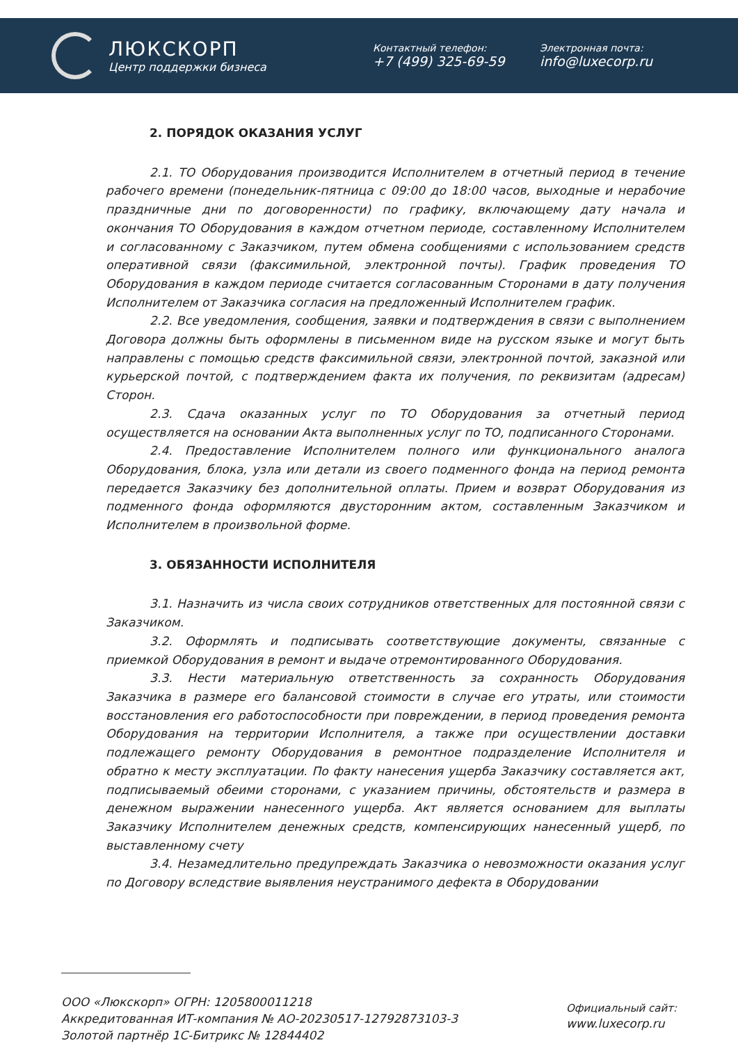ЛЮКСКОРП
Центр поддержки бизнеса
Контактный телефон:
+7 (499) 325-69-59
Электронная почта:
info@luxecorp.ru
2. ПОРЯДОК ОКАЗАНИЯ УСЛУГ
2.1. ТО Оборудования производится Исполнителем в отчетный период в течение рабочего времени (понедельник-пятница с 09:00 до 18:00 часов, выходные и нерабочие праздничные дни по договоренности) по графику, включающему дату начала и окончания ТО Оборудования в каждом отчетном периоде, составленному Исполнителем и согласованному с Заказчиком, путем обмена сообщениями с использованием средств оперативной связи (факсимильной, электронной почты). График проведения ТО Оборудования в каждом периоде считается согласованным Сторонами в дату получения Исполнителем от Заказчика согласия на предложенный Исполнителем график.
2.2. Все уведомления, сообщения, заявки и подтверждения в связи с выполнением Договора должны быть оформлены в письменном виде на русском языке и могут быть направлены с помощью средств факсимильной связи, электронной почтой, заказной или курьерской почтой, с подтверждением факта их получения, по реквизитам (адресам) Сторон.
2.3. Сдача оказанных услуг по ТО Оборудования за отчетный период осуществляется на основании Акта выполненных услуг по ТО, подписанного Сторонами.
2.4. Предоставление Исполнителем полного или функционального аналога Оборудования, блока, узла или детали из своего подменного фонда на период ремонта передается Заказчику без дополнительной оплаты. Прием и возврат Оборудования из подменного фонда оформляются двусторонним актом, составленным Заказчиком и Исполнителем в произвольной форме.
3. ОБЯЗАННОСТИ ИСПОЛНИТЕЛЯ
3.1. Назначить из числа своих сотрудников ответственных для постоянной связи с Заказчиком.
3.2. Оформлять и подписывать соответствующие документы, связанные с приемкой Оборудования в ремонт и выдаче отремонтированного Оборудования.
3.3. Нести материальную ответственность за сохранность Оборудования Заказчика в размере его балансовой стоимости в случае его утраты, или стоимости восстановления его работоспособности при повреждении, в период проведения ремонта Оборудования на территории Исполнителя, а также при осуществлении доставки подлежащего ремонту Оборудования в ремонтное подразделение Исполнителя и обратно к месту эксплуатации. По факту нанесения ущерба Заказчику составляется акт, подписываемый обеими сторонами, с указанием причины, обстоятельств и размера в денежном выражении нанесенного ущерба. Акт является основанием для выплаты Заказчику Исполнителем денежных средств, компенсирующих нанесенный ущерб, по выставленному счету
3.4. Незамедлительно предупреждать Заказчика о невозможности оказания услуг по Договору вследствие выявления неустранимого дефекта в Оборудовании
ООО «Люкскорп» ОГРН: 1205800011218
Аккредитованная ИТ-компания № АО-20230517-12792873103-3
Золотой партнёр 1С-Битрикс № 12844402
Официальный сайт:
www.luxecorp.ru